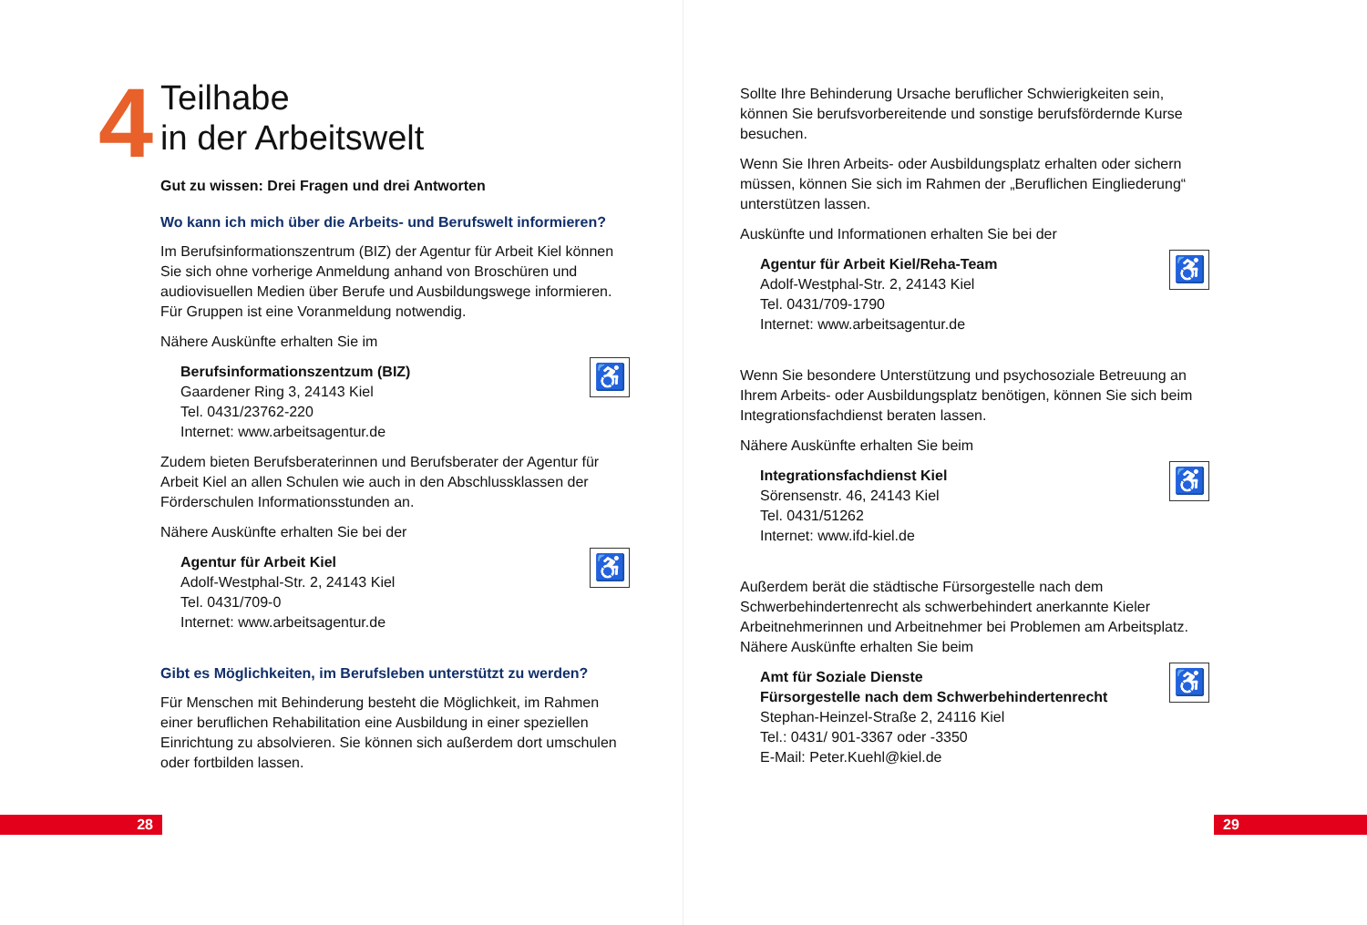4
Teilhabe
in der Arbeitswelt
Gut zu wissen: Drei Fragen und drei Antworten
Wo kann ich mich über die Arbeits- und Berufswelt informieren?
Im Berufsinformationszentrum (BIZ) der Agentur für Arbeit Kiel können Sie sich ohne vorherige Anmeldung anhand von Broschüren und audiovisuellen Medien über Berufe und Ausbildungswege informieren. Für Gruppen ist eine Voranmeldung notwendig.
Nähere Auskünfte erhalten Sie im
♿
Berufsinformationszentzum (BIZ)
Gaardener Ring 3, 24143 Kiel
Tel. 0431/23762-220
Internet: www.arbeitsagentur.de
Zudem bieten Berufsberaterinnen und Berufsberater der Agentur für Arbeit Kiel an allen Schulen wie auch in den Abschlussklassen der Förderschulen Informationsstunden an.
Nähere Auskünfte erhalten Sie bei der
♿
Agentur für Arbeit Kiel
Adolf-Westphal-Str. 2, 24143 Kiel
Tel. 0431/709-0
Internet: www.arbeitsagentur.de
Gibt es Möglichkeiten, im Berufsleben unterstützt zu werden?
Für Menschen mit Behinderung besteht die Möglichkeit, im Rahmen einer beruflichen Rehabilitation eine Ausbildung in einer speziellen Einrichtung zu absolvieren. Sie können sich außerdem dort umschulen oder fortbilden lassen.
Sollte Ihre Behinderung Ursache beruflicher Schwierigkeiten sein, können Sie berufsvorbereitende und sonstige berufsfördernde Kurse besuchen.
Wenn Sie Ihren Arbeits- oder Ausbildungsplatz erhalten oder sichern müssen, können Sie sich im Rahmen der „Beruflichen Eingliederung“ unterstützen lassen.
Auskünfte und Informationen erhalten Sie bei der
♿
Agentur für Arbeit Kiel/Reha-Team
Adolf-Westphal-Str. 2, 24143 Kiel
Tel. 0431/709-1790
Internet: www.arbeitsagentur.de
Wenn Sie besondere Unterstützung und psychosoziale Betreuung an Ihrem Arbeits- oder Ausbildungsplatz benötigen, können Sie sich beim Integrationsfachdienst beraten lassen.
Nähere Auskünfte erhalten Sie beim
♿
Integrationsfachdienst Kiel
Sörensenstr. 46, 24143 Kiel
Tel. 0431/51262
Internet: www.ifd-kiel.de
Außerdem berät die städtische Fürsorgestelle nach dem Schwerbehindertenrecht als schwerbehindert anerkannte Kieler Arbeitnehmerinnen und Arbeitnehmer bei Problemen am Arbeitsplatz. Nähere Auskünfte erhalten Sie beim
♿
Amt für Soziale Dienste
Fürsorgestelle nach dem Schwerbehindertenrecht
Stephan-Heinzel-Straße 2, 24116 Kiel
Tel.: 0431/ 901-3367 oder -3350
E-Mail: Peter.Kuehl@kiel.de
28 29